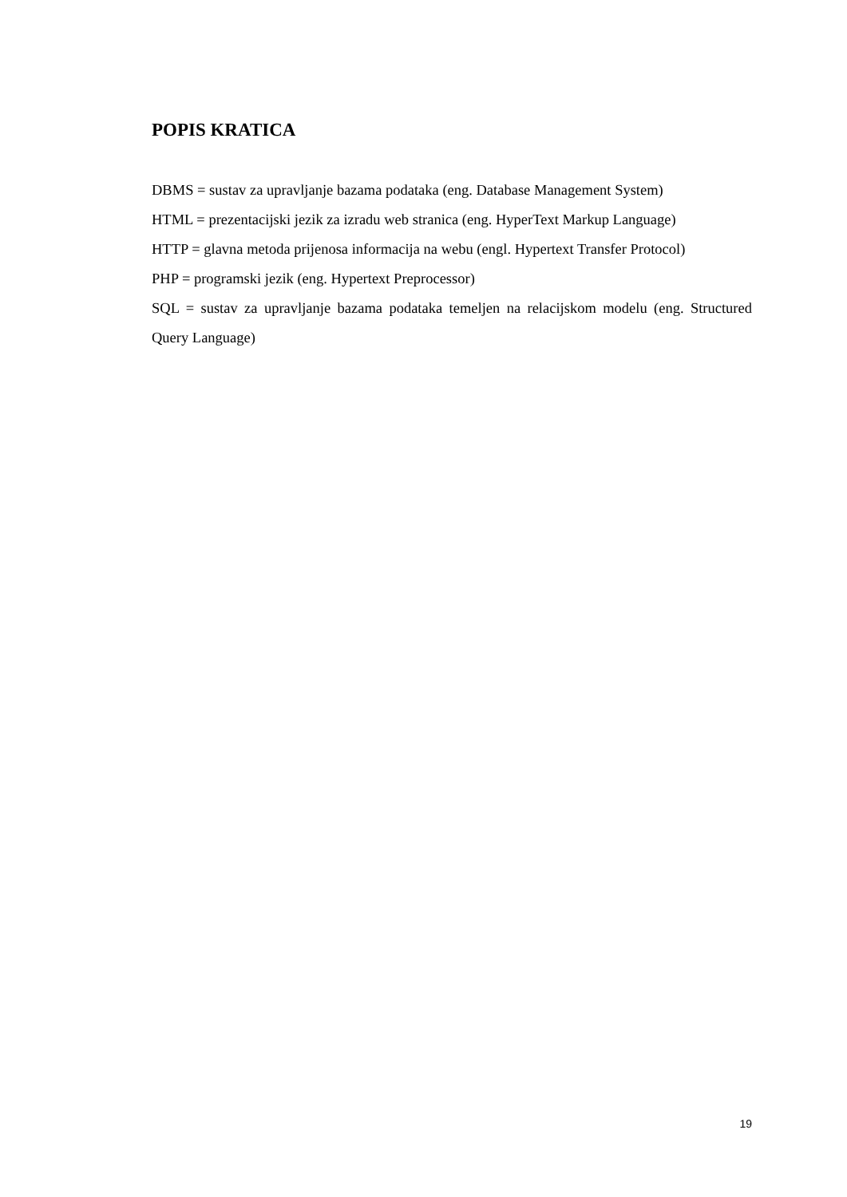POPIS KRATICA
DBMS = sustav za upravljanje bazama podataka (eng. Database Management System)
HTML = prezentacijski jezik za izradu web stranica (eng. HyperText Markup Language)
HTTP = glavna metoda prijenosa informacija na webu (engl. Hypertext Transfer Protocol)
PHP = programski jezik (eng. Hypertext Preprocessor)
SQL = sustav za upravljanje bazama podataka temeljen na relacijskom modelu (eng. Structured Query Language)
19